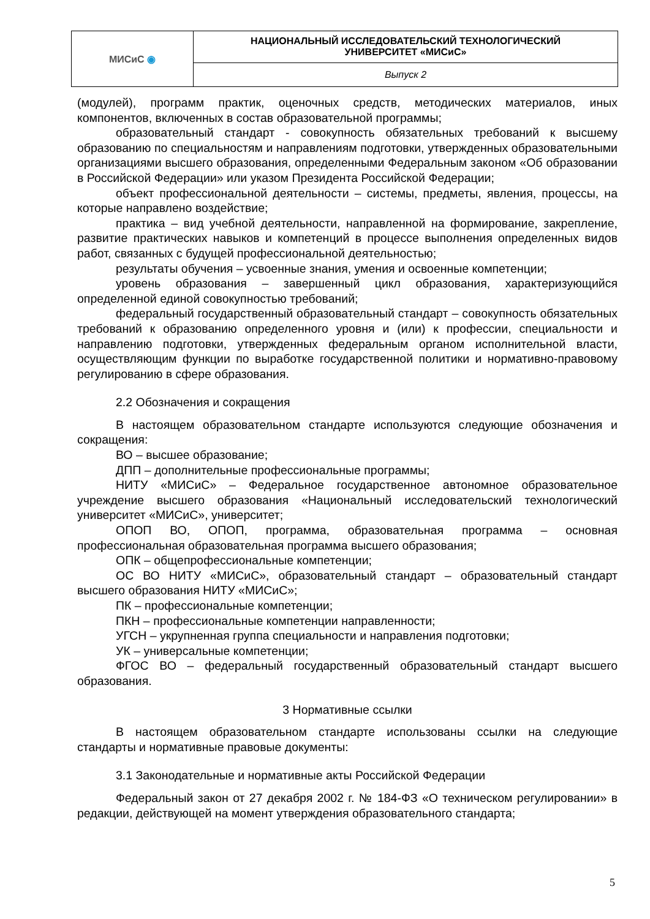| МИСиС ◉ | НАЦИОНАЛЬНЫЙ ИССЛЕДОВАТЕЛЬСКИЙ ТЕХНОЛОГИЧЕСКИЙ УНИВЕРСИТЕТ «МИСиС» |
| | Выпуск 2 |
(модулей), программ практик, оценочных средств, методических материалов, иных компонентов, включенных в состав образовательной программы;
образовательный стандарт - совокупность обязательных требований к высшему образованию по специальностям и направлениям подготовки, утвержденных образовательными организациями высшего образования, определенными Федеральным законом «Об образовании в Российской Федерации» или указом Президента Российской Федерации;
объект профессиональной деятельности – системы, предметы, явления, процессы, на которые направлено воздействие;
практика – вид учебной деятельности, направленной на формирование, закрепление, развитие практических навыков и компетенций в процессе выполнения определенных видов работ, связанных с будущей профессиональной деятельностью;
результаты обучения – усвоенные знания, умения и освоенные компетенции;
уровень образования – завершенный цикл образования, характеризующийся определенной единой совокупностью требований;
федеральный государственный образовательный стандарт – совокупность обязательных требований к образованию определенного уровня и (или) к профессии, специальности и направлению подготовки, утвержденных федеральным органом исполнительной власти, осуществляющим функции по выработке государственной политики и нормативно-правовому регулированию в сфере образования.
2.2 Обозначения и сокращения
В настоящем образовательном стандарте используются следующие обозначения и сокращения:
ВО – высшее образование;
ДПП – дополнительные профессиональные программы;
НИТУ «МИСиС» – Федеральное государственное автономное образовательное учреждение высшего образования «Национальный исследовательский технологический университет «МИСиС», университет;
ОПОП ВО, ОПОП, программа, образовательная программа – основная профессиональная образовательная программа высшего образования;
ОПК – общепрофессиональные компетенции;
ОС ВО НИТУ «МИСиС», образовательный стандарт – образовательный стандарт высшего образования НИТУ «МИСиС»;
ПК – профессиональные компетенции;
ПКН – профессиональные компетенции направленности;
УГСН – укрупненная группа специальности и направления подготовки;
УК – универсальные компетенции;
ФГОС ВО – федеральный государственный образовательный стандарт высшего образования.
3 Нормативные ссылки
В настоящем образовательном стандарте использованы ссылки на следующие стандарты и нормативные правовые документы:
3.1 Законодательные и нормативные акты Российской Федерации
Федеральный закон от 27 декабря 2002 г. № 184-ФЗ «О техническом регулировании» в редакции, действующей на момент утверждения образовательного стандарта;
5